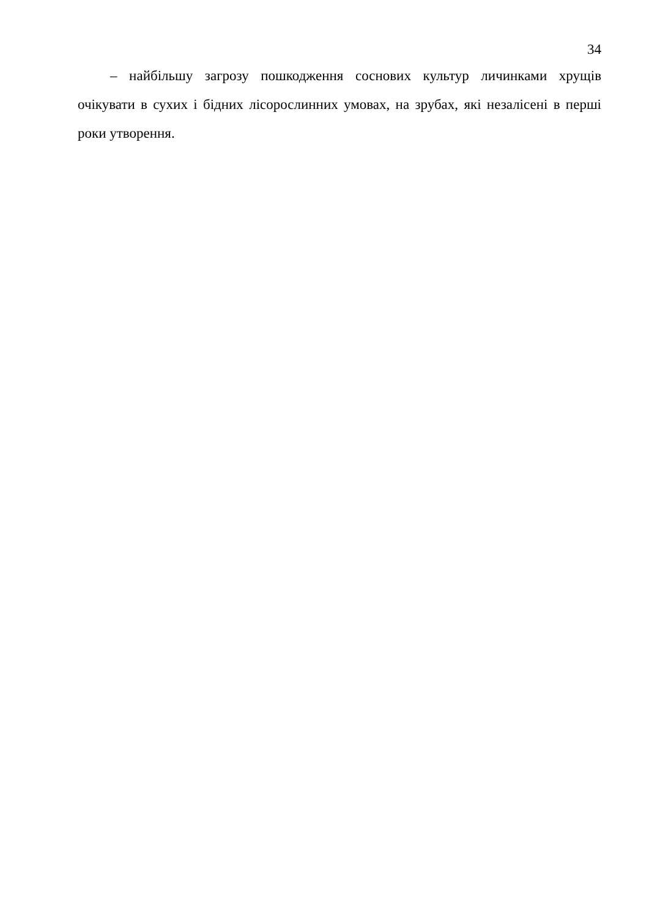34
– найбільшу загрозу пошкодження соснових культур личинками хрущів очікувати в сухих і бідних лісорослинних умовах, на зрубах, які незалісені в перші роки утворення.